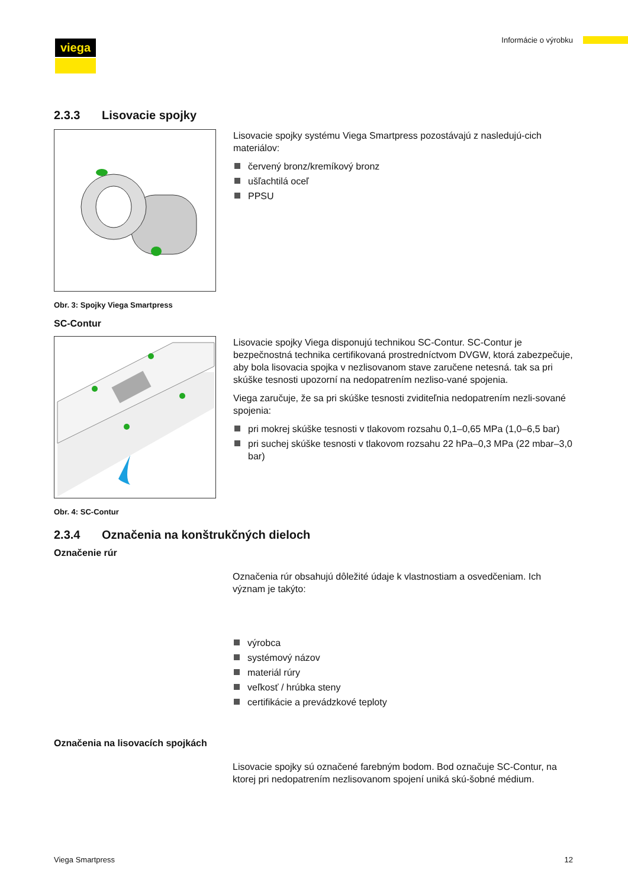viega Informácie o výrobku
2.3.3 Lisovacie spojky
Lisovacie spojky systému Viega Smartpress pozostávajú z nasledujú-cich materiálov:
červený bronz/kremíkový bronz
ušľachtilá oceľ
PPSU
Obr. 3: Spojky Viega Smartpress
SC-Contur
Lisovacie spojky Viega disponujú technikou SC-Contur. SC-Contur je bezpečnostná technika certifikovaná prostredníctvom DVGW, ktorá zabezpečuje, aby bola lisovacia spojka v nezlisovanom stave zaručene netesná. tak sa pri skúške tesnosti upozorní na nedopatrením nezliso-vané spojenia.
Viega zaručuje, že sa pri skúške tesnosti zviditeľnia nedopatrením nezli-sované spojenia:
pri mokrej skúške tesnosti v tlakovom rozsahu 0,1–0,65 MPa (1,0–6,5 bar)
pri suchej skúške tesnosti v tlakovom rozsahu 22 hPa–0,3 MPa (22 mbar–3,0 bar)
Obr. 4: SC-Contur
2.3.4 Označenia na konštrukčných dieloch
Označenie rúr
Označenia rúr obsahujú dôležité údaje k vlastnostiam a osvedčeniam. Ich význam je takýto:
výrobca
systémový názov
materiál rúry
veľkosť / hrúbka steny
certifikácie a prevádzkové teploty
Označenia na lisovacích spojkách
Lisovacie spojky sú označené farebným bodom. Bod označuje SC-Contur, na ktorej pri nedopatrením nezlisovanom spojení uniká skú-šobné médium.
Viega Smartpress 12